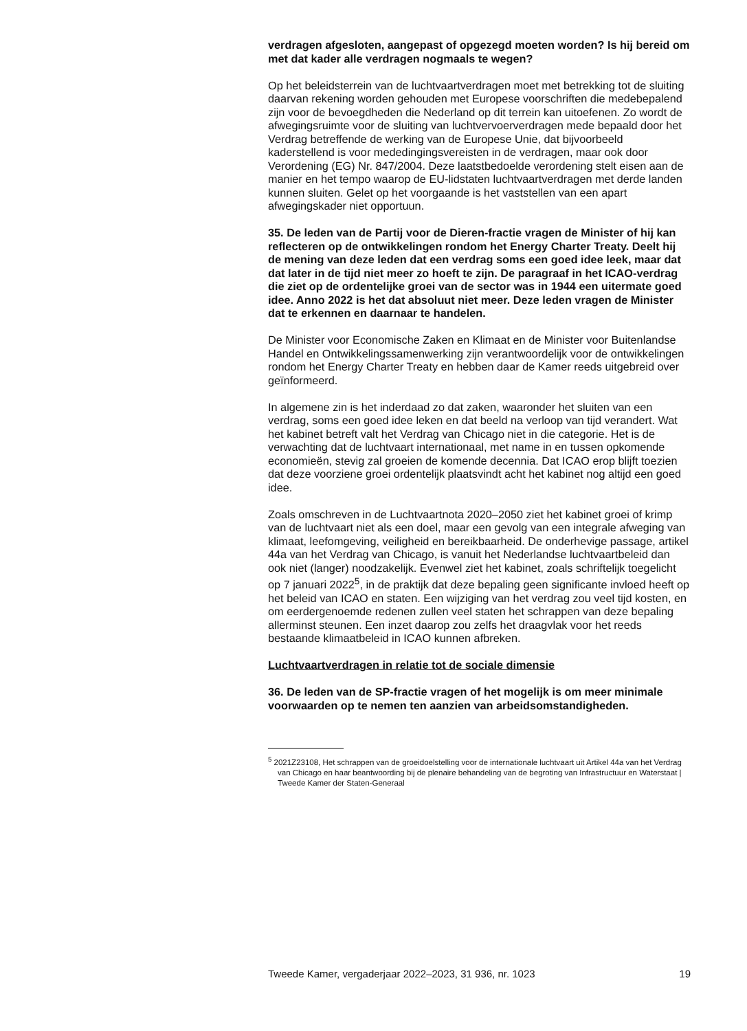verdragen afgesloten, aangepast of opgezegd moeten worden? Is hij bereid om met dat kader alle verdragen nogmaals te wegen?
Op het beleidsterrein van de luchtvaartverdragen moet met betrekking tot de sluiting daarvan rekening worden gehouden met Europese voorschriften die medebepalend zijn voor de bevoegdheden die Nederland op dit terrein kan uitoefenen. Zo wordt de afwegingsruimte voor de sluiting van luchtvervoerverdragen mede bepaald door het Verdrag betreffende de werking van de Europese Unie, dat bijvoorbeeld kaderstellend is voor mededingingsvereisten in de verdragen, maar ook door Verordening (EG) Nr. 847/2004. Deze laatstbedoelde verordening stelt eisen aan de manier en het tempo waarop de EU-lidstaten luchtvaartverdragen met derde landen kunnen sluiten. Gelet op het voorgaande is het vaststellen van een apart afwegingskader niet opportuun.
35. De leden van de Partij voor de Dieren-fractie vragen de Minister of hij kan reflecteren op de ontwikkelingen rondom het Energy Charter Treaty. Deelt hij de mening van deze leden dat een verdrag soms een goed idee leek, maar dat dat later in de tijd niet meer zo hoeft te zijn. De paragraaf in het ICAO-verdrag die ziet op de ordentelijke groei van de sector was in 1944 een uitermate goed idee. Anno 2022 is het dat absoluut niet meer. Deze leden vragen de Minister dat te erkennen en daarnaar te handelen.
De Minister voor Economische Zaken en Klimaat en de Minister voor Buitenlandse Handel en Ontwikkelingssamenwerking zijn verantwoordelijk voor de ontwikkelingen rondom het Energy Charter Treaty en hebben daar de Kamer reeds uitgebreid over geïnformeerd.
In algemene zin is het inderdaad zo dat zaken, waaronder het sluiten van een verdrag, soms een goed idee leken en dat beeld na verloop van tijd verandert. Wat het kabinet betreft valt het Verdrag van Chicago niet in die categorie. Het is de verwachting dat de luchtvaart internationaal, met name in en tussen opkomende economieën, stevig zal groeien de komende decennia. Dat ICAO erop blijft toezien dat deze voorziene groei ordentelijk plaatsvindt acht het kabinet nog altijd een goed idee.
Zoals omschreven in de Luchtvaartnota 2020–2050 ziet het kabinet groei of krimp van de luchtvaart niet als een doel, maar een gevolg van een integrale afweging van klimaat, leefomgeving, veiligheid en bereikbaarheid. De onderhevige passage, artikel 44a van het Verdrag van Chicago, is vanuit het Nederlandse luchtvaartbeleid dan ook niet (langer) noodzakelijk. Evenwel ziet het kabinet, zoals schriftelijk toegelicht op 7 januari 2022<sup>5</sup>, in de praktijk dat deze bepaling geen significante invloed heeft op het beleid van ICAO en staten. Een wijziging van het verdrag zou veel tijd kosten, en om eerdergenoemde redenen zullen veel staten het schrappen van deze bepaling allerminst steunen. Een inzet daarop zou zelfs het draagvlak voor het reeds bestaande klimaatbeleid in ICAO kunnen afbreken.
Luchtvaartverdragen in relatie tot de sociale dimensie
36. De leden van de SP-fractie vragen of het mogelijk is om meer minimale voorwaarden op te nemen ten aanzien van arbeidsomstandigheden.
<sup>5</sup> 2021Z23108, Het schrappen van de groeidoelstelling voor de internationale luchtvaart uit Artikel 44a van het Verdrag van Chicago en haar beantwoording bij de plenaire behandeling van de begroting van Infrastructuur en Waterstaat | Tweede Kamer der Staten-Generaal
Tweede Kamer, vergaderjaar 2022–2023, 31 936, nr. 1023 19